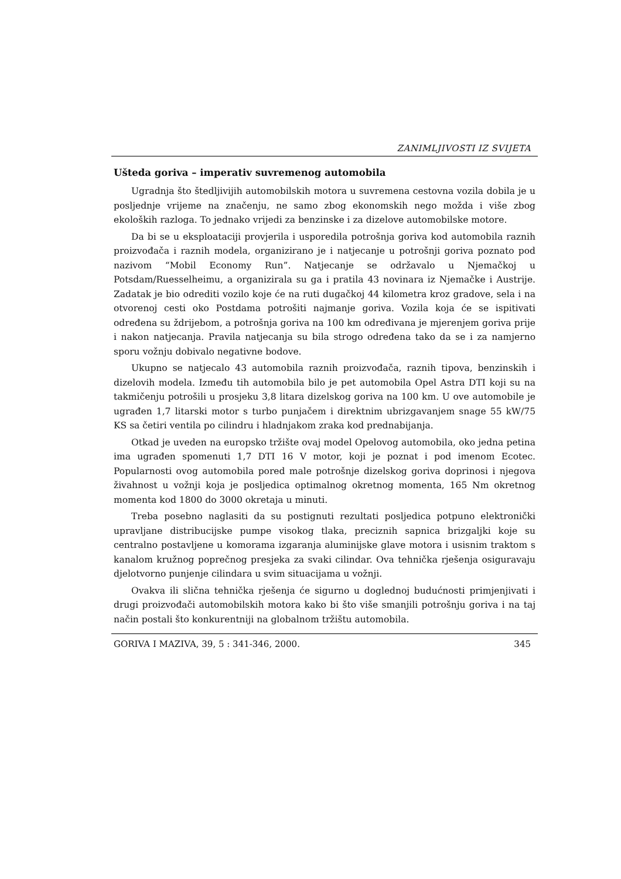ZANIMLJIVOSTI IZ SVIJETA
Ušteda goriva – imperativ suvremenog automobila
Ugradnja što štedljivijih automobilskih motora u suvremena cestovna vozila dobila je u posljednje vrijeme na značenju, ne samo zbog ekonomskih nego možda i više zbog ekoloških razloga. To jednako vrijedi za benzinske i za dizelove automobilske motore.
Da bi se u eksploataciji provjerila i usporedila potrošnja goriva kod automobila raznih proizvođača i raznih modela, organizirano je i natjecanje u potrošnji goriva poznato pod nazivom “Mobil Economy Run”. Natjecanje se održavalo u Njemačkoj u Potsdam/Ruesselheimu, a organizirala su ga i pratila 43 novinara iz Njemačke i Austrije. Zadatak je bio odrediti vozilo koje će na ruti dugačkoj 44 kilometra kroz gradove, sela i na otvorenoj cesti oko Postdama potrošiti najmanje goriva. Vozila koja će se ispitivati određena su ždrijebom, a potrošnja goriva na 100 km određivana je mjerenjem goriva prije i nakon natjecanja. Pravila natjecanja su bila strogo određena tako da se i za namjerno sporu vožnju dobivalo negativne bodove.
Ukupno se natjecalo 43 automobila raznih proizvođača, raznih tipova, benzinskih i dizelovih modela. Između tih automobila bilo je pet automobila Opel Astra DTI koji su na takmičenju potrošili u prosjeku 3,8 litara dizelskog goriva na 100 km. U ove automobile je ugrađen 1,7 litarski motor s turbo punjačem i direktnim ubrizgavanjem snage 55 kW/75 KS sa četiri ventila po cilindru i hladnjakom zraka kod prednabijanja.
Otkad je uveden na europsko tržište ovaj model Opelovog automobila, oko jedna petina ima ugrađen spomenuti 1,7 DTI 16 V motor, koji je poznat i pod imenom Ecotec. Popularnosti ovog automobila pored male potrošnje dizelskog goriva doprinosi i njegova živahnost u vožnji koja je posljedica optimalnog okretnog momenta, 165 Nm okretnog momenta kod 1800 do 3000 okretaja u minuti.
Treba posebno naglasiti da su postignuti rezultati posljedica potpuno elektronički upravljane distribucijske pumpe visokog tlaka, preciznih sapnica brizgaljki koje su centralno postavljene u komorama izgaranja aluminijske glave motora i usisnim traktom s kanalom kružnog poprečnog presjeka za svaki cilindar. Ova tehnička rješenja osiguravaju djelotvorno punjenje cilindara u svim situacijama u vožnji.
Ovakva ili slična tehnička rješenja će sigurno u doglednoj budućnosti primjenjivati i drugi proizvođači automobilskih motora kako bi što više smanjili potrošnju goriva i na taj način postali što konkurentniji na globalnom tržištu automobila.
GORIVA I MAZIVA, 39, 5 : 341-346, 2000. 345